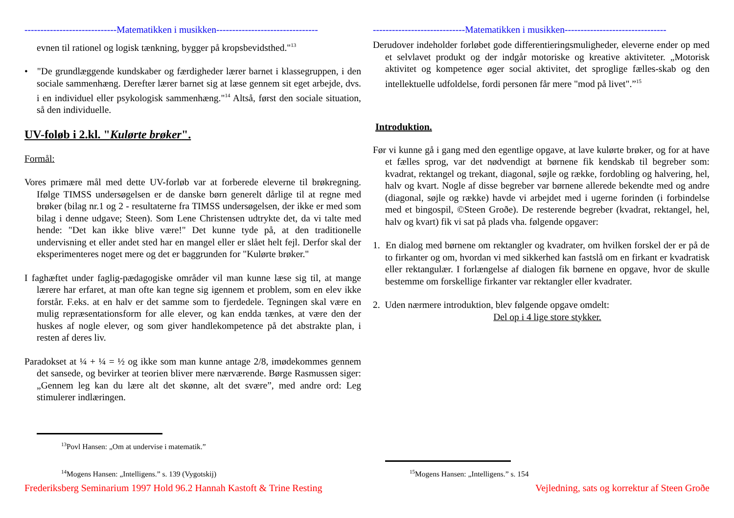-----------------------------Matematikken i musikken--------------------------------
evnen til rationel og logisk tænkning, bygger på kropsbevidsthed."<sup>13</sup>
• "De grundlæggende kundskaber og færdigheder lærer barnet i klassegruppen, i den sociale sammenhæng. Derefter lærer barnet sig at læse gennem sit eget arbejde, dvs. i en individuel eller psykologisk sammenhæng."<sup>14</sup> Altså, først den sociale situation, så den individuelle.
UV-foløb i 2.kl. "Kulørte brøker".
Formål:
Vores primære mål med dette UV-forløb var at forberede eleverne til brøkregning. Ifølge TIMSS undersøgelsen er de danske børn generelt dårlige til at regne med brøker (bilag nr.1 og 2 - resultaterne fra TIMSS undersøgelsen, der ikke er med som bilag i denne udgave; Steen). Som Lene Christensen udtrykte det, da vi talte med hende: "Det kan ikke blive være!" Det kunne tyde på, at den traditionelle undervisning et eller andet sted har en mangel eller er slået helt fejl. Derfor skal der eksperimenteres noget mere og det er baggrunden for "Kulørte brøker."
I faghæftet under faglig-pædagogiske områder vil man kunne læse sig til, at mange lærere har erfaret, at man ofte kan tegne sig igennem et problem, som en elev ikke forstår. F.eks. at en halv er det samme som to fjerdedele. Tegningen skal være en mulig repræsentationsform for alle elever, og kan endda tænkes, at være den der huskes af nogle elever, og som giver handlekompetence på det abstrakte plan, i resten af deres liv.
Paradokset at ¼ + ¼ = ½ og ikke som man kunne antage 2/8, imødekommes gennem det sansede, og bevirker at teorien bliver mere nærværende. Børge Rasmussen siger: „Gennem leg kan du lære alt det skønne, alt det svære”, med andre ord: Leg stimulerer indlæringen.
<sup>13</sup> Povl Hansen: „Om at undervise i matematik.”
<sup>14</sup> Mogens Hansen: „Intelligens.” s. 139 (Vygotskij)
Frederiksberg Seminarium 1997 Hold 96.2 Hannah Kastoft & Trine Resting
-----------------------------Matematikken i musikken--------------------------------
Derudover indeholder forløbet gode differentieringsmuligheder, eleverne ender op med et selvlavet produkt og der indgår motoriske og kreative aktiviteter. „Motorisk aktivitet og kompetence øger social aktivitet, det sproglige fælles-skab og den intellektuelle udfoldelse, fordi personen får mere "mod på livet".”<sup>15</sup>
Introduktion.
Før vi kunne gå i gang med den egentlige opgave, at lave kulørte brøker, og for at have et fælles sprog, var det nødvendigt at børnene fik kendskab til begreber som: kvadrat, rektangel og trekant, diagonal, søjle og række, fordobling og halvering, hel, halv og kvart. Nogle af disse begreber var børnene allerede bekendte med og andre (diagonal, søjle og række) havde vi arbejdet med i ugerne forinden (i forbindelse med et bingospil, ©Steen Groðe). De resterende begreber (kvadrat, rektangel, hel, halv og kvart) fik vi sat på plads vha. følgende opgaver:
1. En dialog med børnene om rektangler og kvadrater, om hvilken forskel der er på de to firkanter og om, hvordan vi med sikkerhed kan fastslå om en firkant er kvadratisk eller rektangulær. I forlængelse af dialogen fik børnene en opgave, hvor de skulle bestemme om forskellige firkanter var rektangler eller kvadrater.
2. Uden nærmere introduktion, blev følgende opgave omdelt:
Del op i 4 lige store stykker.
<sup>15</sup> Mogens Hansen: „Intelligens.” s. 154
Vejledning, sats og korrektur af Steen Groðe